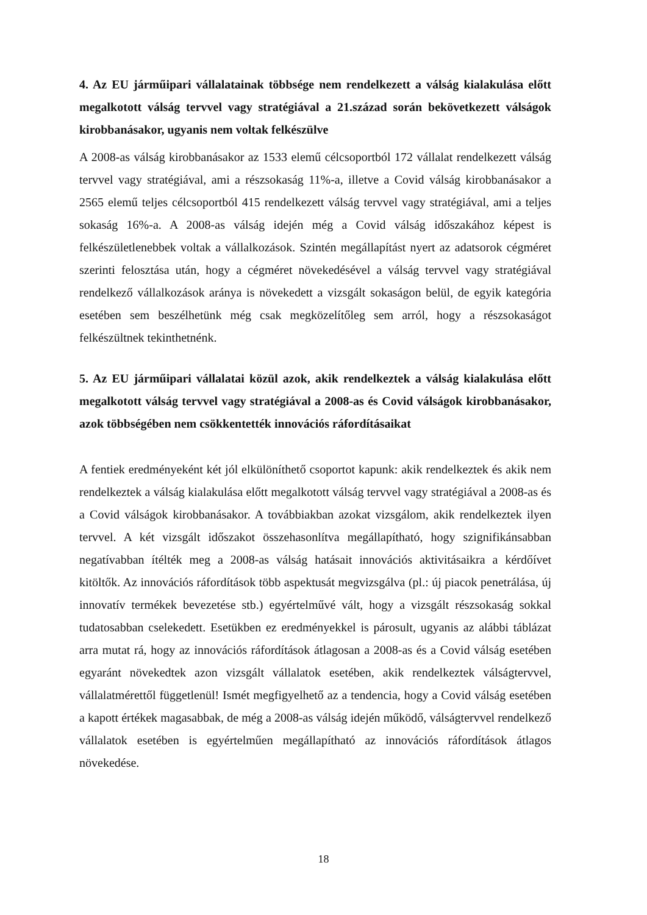4. Az EU járműipari vállalatainak többsége nem rendelkezett a válság kialakulása előtt megalkotott válság tervvel vagy stratégiával a 21.század során bekövetkezett válságok kirobbanásakor, ugyanis nem voltak felkészülve
A 2008-as válság kirobbanásakor az 1533 elemű célcsoportból 172 vállalat rendelkezett válság tervvel vagy stratégiával, ami a részsokaság 11%-a, illetve a Covid válság kirobbanásakor a 2565 elemű teljes célcsoportból 415 rendelkezett válság tervvel vagy stratégiával, ami a teljes sokaság 16%-a. A 2008-as válság idején még a Covid válság időszakához képest is felkészületlenebbek voltak a vállalkozások. Szintén megállapítást nyert az adatsorok cégméret szerinti felosztása után, hogy a cégméret növekedésével a válság tervvel vagy stratégiával rendelkező vállalkozások aránya is növekedett a vizsgált sokaságon belül, de egyik kategória esetében sem beszélhetünk még csak megközelítőleg sem arról, hogy a részsokaságot felkészültnek tekinthetnénk.
5. Az EU járműipari vállalatai közül azok, akik rendelkeztek a válság kialakulása előtt megalkotott válság tervvel vagy stratégiával a 2008-as és Covid válságok kirobbanásakor, azok többségében nem csökkentették innovációs ráfordításaikat
A fentiek eredményeként két jól elkülöníthető csoportot kapunk: akik rendelkeztek és akik nem rendelkeztek a válság kialakulása előtt megalkotott válság tervvel vagy stratégiával a 2008-as és a Covid válságok kirobbanásakor. A továbbiakban azokat vizsgálom, akik rendelkeztek ilyen tervvel. A két vizsgált időszakot összehasonlítva megállapítható, hogy szignifikánsabban negatívabban ítélték meg a 2008-as válság hatásait innovációs aktivitásaikra a kérdőívet kitöltők. Az innovációs ráfordítások több aspektusát megvizsgálva (pl.: új piacok penetrálása, új innovatív termékek bevezetése stb.) egyértelművé vált, hogy a vizsgált részsokaság sokkal tudatosabban cselekedett. Esetükben ez eredményekkel is párosult, ugyanis az alábbi táblázat arra mutat rá, hogy az innovációs ráfordítások átlagosan a 2008-as és a Covid válság esetében egyaránt növekedtek azon vizsgált vállalatok esetében, akik rendelkeztek válságtervvel, vállalatmérettől függetlenül! Ismét megfigyelhető az a tendencia, hogy a Covid válság esetében a kapott értékek magasabbak, de még a 2008-as válság idején működő, válságtervvel rendelkező vállalatok esetében is egyértelműen megállapítható az innovációs ráfordítások átlagos növekedése.
18